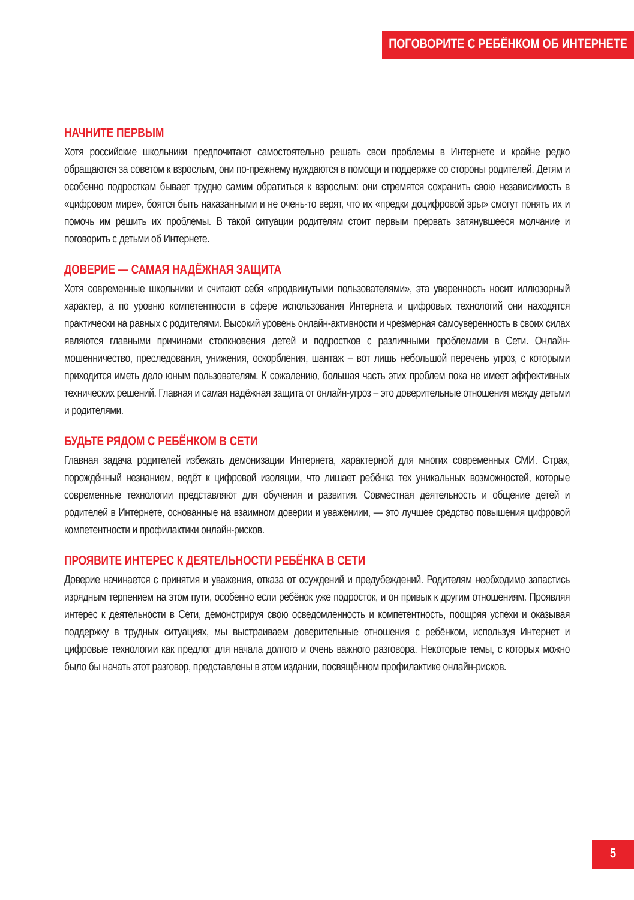ПОГОВОРИТЕ С РЕБЁНКОМ ОБ ИНТЕРНЕТЕ
НАЧНИТЕ ПЕРВЫМ
Хотя российские школьники предпочитают самостоятельно решать свои проблемы в Интернете и крайне редко обращаются за советом к взрослым, они по-прежнему нуждаются в помощи и поддержке со стороны родителей. Детям и особенно подросткам бывает трудно самим обратиться к взрослым: они стремятся сохранить свою независимость в «цифровом мире», боятся быть наказанными и не очень-то верят, что их «предки доцифровой эры» смогут понять их и помочь им решить их проблемы. В такой ситуации родителям стоит первым прервать затянувшееся молчание и поговорить с детьми об Интернете.
ДОВЕРИЕ — САМАЯ НАДЁЖНАЯ ЗАЩИТА
Хотя современные школьники и считают себя «продвинутыми пользователями», эта уверенность носит иллюзорный характер, а по уровню компетентности в сфере использования Интернета и цифровых технологий они находятся практически на равных с родителями. Высокий уровень онлайн-активности и чрезмерная самоуверенность в своих силах являются главными причинами столкновения детей и подростков с различными проблемами в Сети. Онлайн-мошенничество, преследования, унижения, оскорбления, шантаж – вот лишь небольшой перечень угроз, с которыми приходится иметь дело юным пользователям. К сожалению, большая часть этих проблем пока не имеет эффективных технических решений. Главная и самая надёжная защита от онлайн-угроз – это доверительные отношения между детьми и родителями.
БУДЬТЕ РЯДОМ С РЕБЁНКОМ В СЕТИ
Главная задача родителей избежать демонизации Интернета, характерной для многих современных СМИ. Страх, порождённый незнанием, ведёт к цифровой изоляции, что лишает ребёнка тех уникальных возможностей, которые современные технологии представляют для обучения и развития. Совместная деятельность и общение детей и родителей в Интернете, основанные на взаимном доверии и уважениии, — это лучшее средство повышения цифровой компетентности и профилактики онлайн-рисков.
ПРОЯВИТЕ ИНТЕРЕС К ДЕЯТЕЛЬНОСТИ РЕБЁНКА В СЕТИ
Доверие начинается с принятия и уважения, отказа от осуждений и предубеждений. Родителям необходимо запастись изрядным терпением на этом пути, особенно если ребёнок уже подросток, и он привык к другим отношениям. Проявляя интерес к деятельности в Сети, демонстрируя свою осведомленность и компетентность, поощряя успехи и оказывая поддержку в трудных ситуациях, мы выстраиваем доверительные отношения с ребёнком, используя Интернет и цифровые технологии как предлог для начала долгого и очень важного разговора. Некоторые темы, с которых можно было бы начать этот разговор, представлены в этом издании, посвящённом профилактике онлайн-рисков.
5